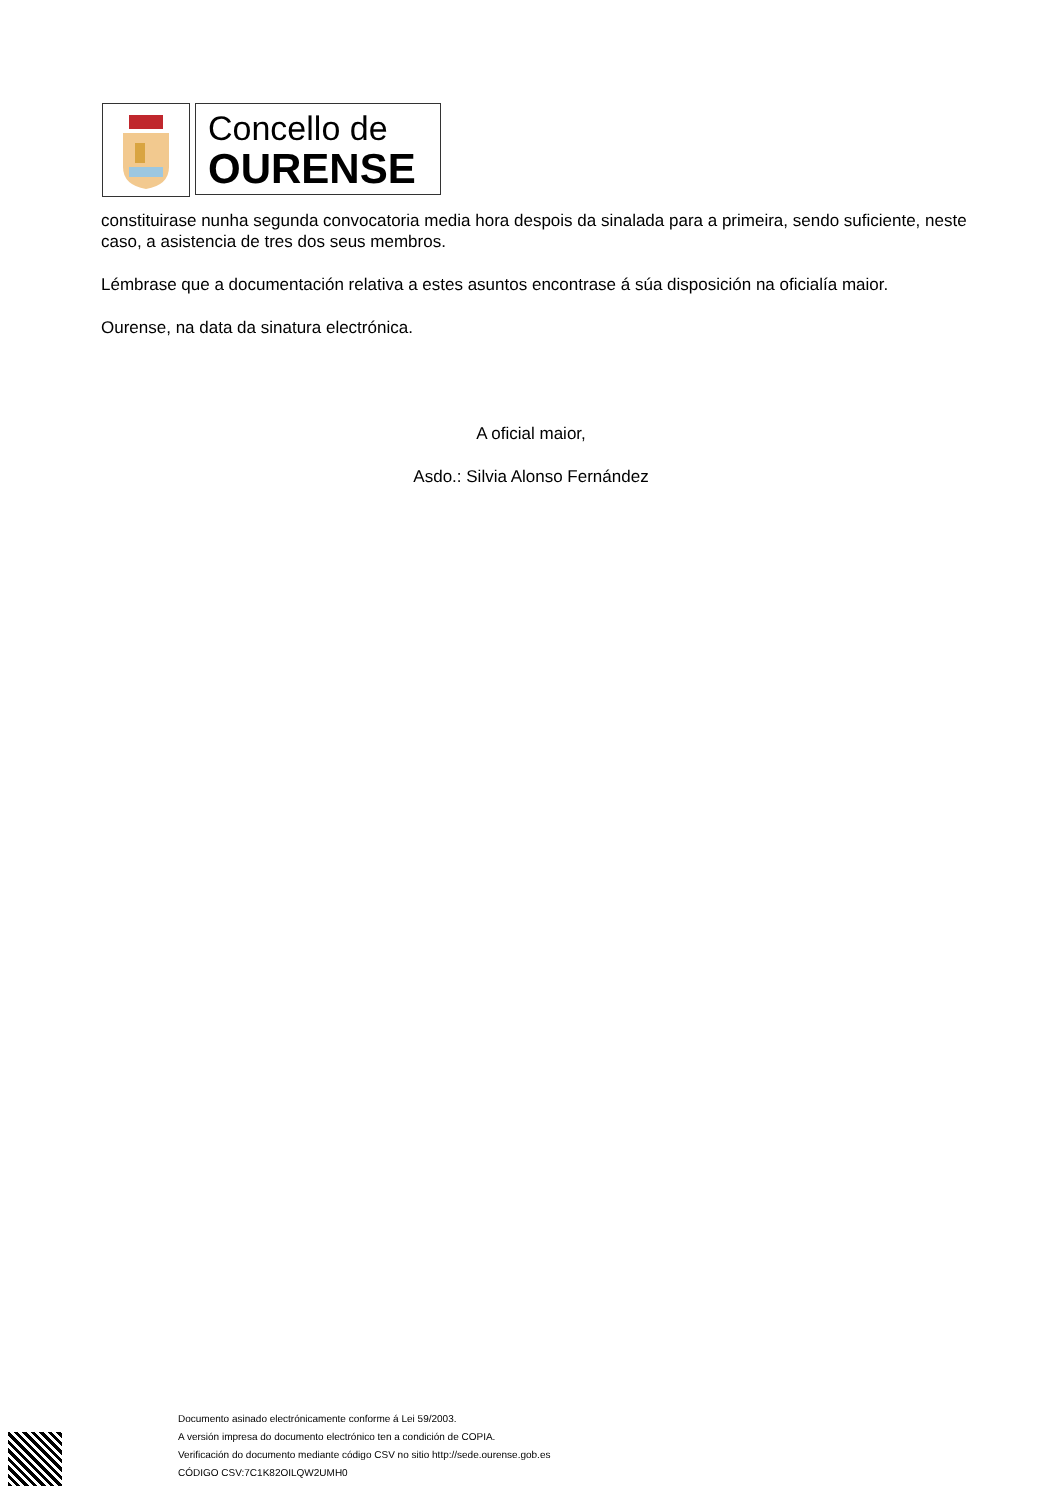Concello de
OURENSE
constituirase nunha segunda convocatoria media hora despois da sinalada para a primeira, sendo suficiente, neste caso, a asistencia de tres dos seus membros.
Lémbrase que a documentación relativa a estes asuntos encontrase á súa disposición na oficialía maior.
Ourense, na data da sinatura electrónica.
A oficial maior,
Asdo.: Silvia Alonso Fernández
Documento asinado electrónicamente conforme á Lei 59/2003.
A versión impresa do documento electrónico ten a condición de COPIA.
Verificación do documento mediante código CSV no sitio http://sede.ourense.gob.es
CÓDIGO CSV:7C1K82OILQW2UMH0